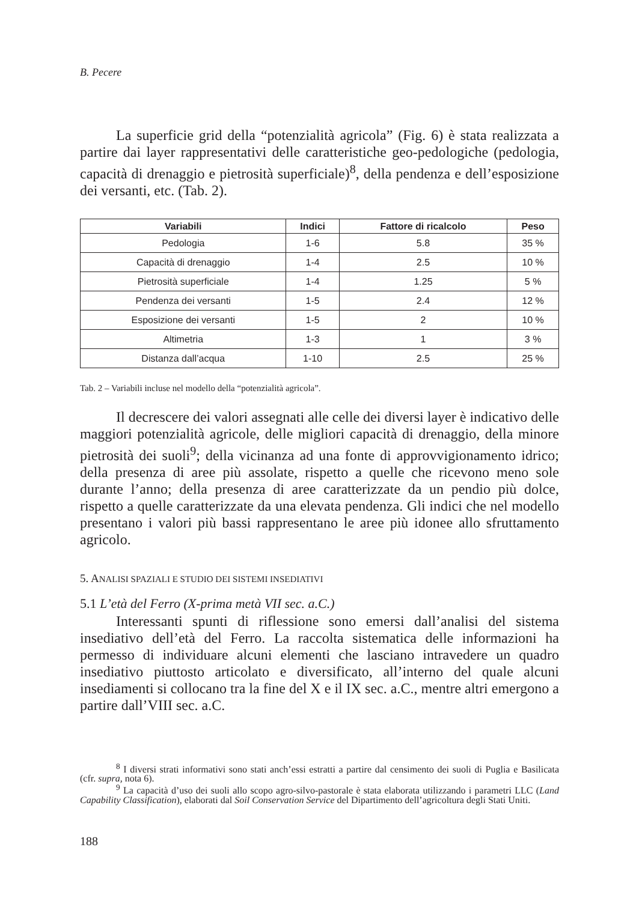B. Pecere
La superficie grid della “potenzialità agricola” (Fig. 6) è stata realizzata a partire dai layer rappresentativi delle caratteristiche geo-pedologiche (pedologia, capacità di drenaggio e pietrosità superficiale)<sup>8</sup>, della pendenza e dell’esposizione dei versanti, etc. (Tab. 2).
| Variabili | Indici | Fattore di ricalcolo | Peso |
| --- | --- | --- | --- |
| Pedologia | 1-6 | 5.8 | 35 % |
| Capacità di drenaggio | 1-4 | 2.5 | 10 % |
| Pietrosità superficiale | 1-4 | 1.25 | 5 % |
| Pendenza dei versanti | 1-5 | 2.4 | 12 % |
| Esposizione dei versanti | 1-5 | 2 | 10 % |
| Altimetria | 1-3 | 1 | 3 % |
| Distanza dall’acqua | 1-10 | 2.5 | 25 % |
Tab. 2 – Variabili incluse nel modello della “potenzialità agricola”.
Il decrescere dei valori assegnati alle celle dei diversi layer è indicativo delle maggiori potenzialità agricole, delle migliori capacità di drenaggio, della minore pietrosità dei suoli<sup>9</sup>; della vicinanza ad una fonte di approvvigionamento idrico; della presenza di aree più assolate, rispetto a quelle che ricevono meno sole durante l’anno; della presenza di aree caratterizzate da un pendio più dolce, rispetto a quelle caratterizzate da una elevata pendenza. Gli indici che nel modello presentano i valori più bassi rappresentano le aree più idonee allo sfruttamento agricolo.
5. ANALISI SPAZIALI E STUDIO DEI SISTEMI INSEDIATIVI
5.1 L’età del Ferro (X-prima metà VII sec. a.C.)
Interessanti spunti di riflessione sono emersi dall’analisi del sistema insediativo dell’età del Ferro. La raccolta sistematica delle informazioni ha permesso di individuare alcuni elementi che lasciano intravedere un quadro insediativo piuttosto articolato e diversificato, all’interno del quale alcuni insediamenti si collocano tra la fine del X e il IX sec. a.C., mentre altri emergono a partire dall’VIII sec. a.C.
<sup>8</sup> I diversi strati informativi sono stati anch’essi estratti a partire dal censimento dei suoli di Puglia e Basilicata (cfr. supra, nota 6).
<sup>9</sup> La capacità d’uso dei suoli allo scopo agro-silvo-pastorale è stata elaborata utilizzando i parametri LLC (Land Capability Classification), elaborati dal Soil Conservation Service del Dipartimento dell’agricoltura degli Stati Uniti.
188